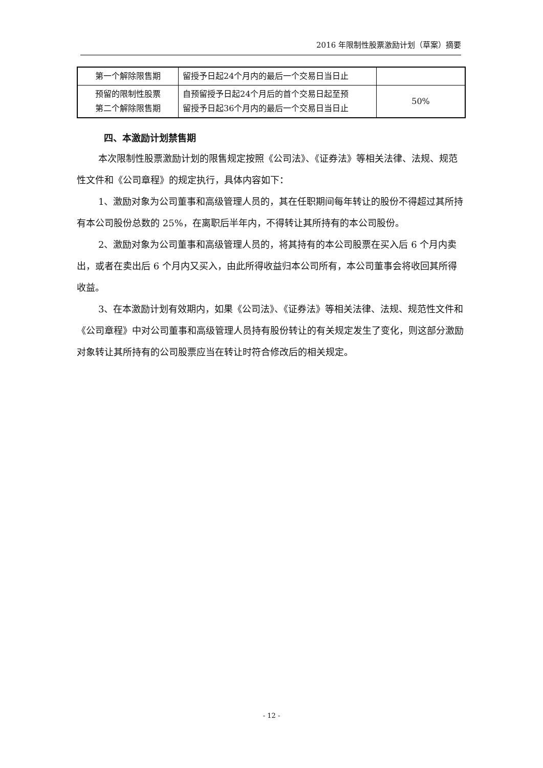2016 年限制性股票激励计划（草案）摘要
| 第一个解除限售期 | 留授予日起24个月内的最后一个交易日当日止 | |
| 预留的限制性股票 第二个解除限售期 | 自预留授予日起24个月后的首个交易日起至预 留授予日起36个月内的最后一个交易日当日止 | 50% |
四、本激励计划禁售期
本次限制性股票激励计划的限售规定按照《公司法》、《证券法》等相关法律、法规、规范性文件和《公司章程》的规定执行，具体内容如下：
1、激励对象为公司董事和高级管理人员的，其在任职期间每年转让的股份不得超过其所持有本公司股份总数的 25%，在离职后半年内，不得转让其所持有的本公司股份。
2、激励对象为公司董事和高级管理人员的，将其持有的本公司股票在买入后 6 个月内卖出，或者在卖出后 6 个月内又买入，由此所得收益归本公司所有，本公司董事会将收回其所得收益。
3、在本激励计划有效期内，如果《公司法》、《证券法》等相关法律、法规、规范性文件和《公司章程》中对公司董事和高级管理人员持有股份转让的有关规定发生了变化，则这部分激励对象转让其所持有的公司股票应当在转让时符合修改后的相关规定。
- 12 -